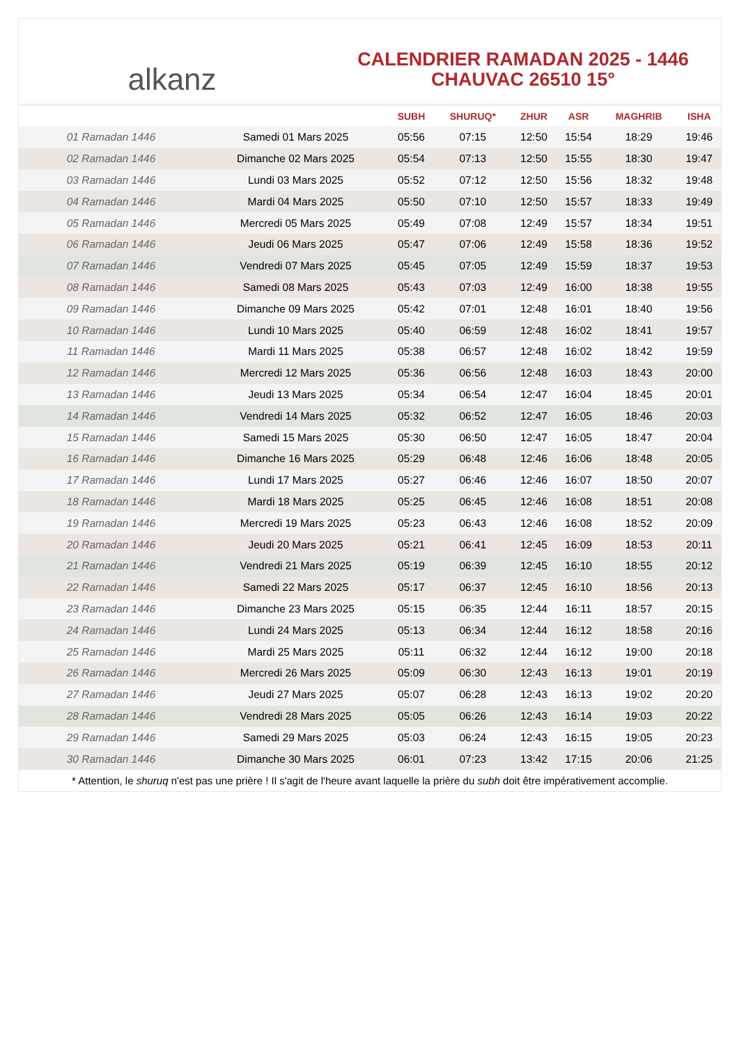alkanz
CALENDRIER RAMADAN 2025 - 1446
CHAUVAC 26510 15°
| | | SUBH | SHURUQ* | ZHUR | ASR | MAGHRIB | ISHA |
| --- | --- | --- | --- | --- | --- | --- | --- |
| 01 Ramadan 1446 | Samedi 01 Mars 2025 | 05:56 | 07:15 | 12:50 | 15:54 | 18:29 | 19:46 |
| 02 Ramadan 1446 | Dimanche 02 Mars 2025 | 05:54 | 07:13 | 12:50 | 15:55 | 18:30 | 19:47 |
| 03 Ramadan 1446 | Lundi 03 Mars 2025 | 05:52 | 07:12 | 12:50 | 15:56 | 18:32 | 19:48 |
| 04 Ramadan 1446 | Mardi 04 Mars 2025 | 05:50 | 07:10 | 12:50 | 15:57 | 18:33 | 19:49 |
| 05 Ramadan 1446 | Mercredi 05 Mars 2025 | 05:49 | 07:08 | 12:49 | 15:57 | 18:34 | 19:51 |
| 06 Ramadan 1446 | Jeudi 06 Mars 2025 | 05:47 | 07:06 | 12:49 | 15:58 | 18:36 | 19:52 |
| 07 Ramadan 1446 | Vendredi 07 Mars 2025 | 05:45 | 07:05 | 12:49 | 15:59 | 18:37 | 19:53 |
| 08 Ramadan 1446 | Samedi 08 Mars 2025 | 05:43 | 07:03 | 12:49 | 16:00 | 18:38 | 19:55 |
| 09 Ramadan 1446 | Dimanche 09 Mars 2025 | 05:42 | 07:01 | 12:48 | 16:01 | 18:40 | 19:56 |
| 10 Ramadan 1446 | Lundi 10 Mars 2025 | 05:40 | 06:59 | 12:48 | 16:02 | 18:41 | 19:57 |
| 11 Ramadan 1446 | Mardi 11 Mars 2025 | 05:38 | 06:57 | 12:48 | 16:02 | 18:42 | 19:59 |
| 12 Ramadan 1446 | Mercredi 12 Mars 2025 | 05:36 | 06:56 | 12:48 | 16:03 | 18:43 | 20:00 |
| 13 Ramadan 1446 | Jeudi 13 Mars 2025 | 05:34 | 06:54 | 12:47 | 16:04 | 18:45 | 20:01 |
| 14 Ramadan 1446 | Vendredi 14 Mars 2025 | 05:32 | 06:52 | 12:47 | 16:05 | 18:46 | 20:03 |
| 15 Ramadan 1446 | Samedi 15 Mars 2025 | 05:30 | 06:50 | 12:47 | 16:05 | 18:47 | 20:04 |
| 16 Ramadan 1446 | Dimanche 16 Mars 2025 | 05:29 | 06:48 | 12:46 | 16:06 | 18:48 | 20:05 |
| 17 Ramadan 1446 | Lundi 17 Mars 2025 | 05:27 | 06:46 | 12:46 | 16:07 | 18:50 | 20:07 |
| 18 Ramadan 1446 | Mardi 18 Mars 2025 | 05:25 | 06:45 | 12:46 | 16:08 | 18:51 | 20:08 |
| 19 Ramadan 1446 | Mercredi 19 Mars 2025 | 05:23 | 06:43 | 12:46 | 16:08 | 18:52 | 20:09 |
| 20 Ramadan 1446 | Jeudi 20 Mars 2025 | 05:21 | 06:41 | 12:45 | 16:09 | 18:53 | 20:11 |
| 21 Ramadan 1446 | Vendredi 21 Mars 2025 | 05:19 | 06:39 | 12:45 | 16:10 | 18:55 | 20:12 |
| 22 Ramadan 1446 | Samedi 22 Mars 2025 | 05:17 | 06:37 | 12:45 | 16:10 | 18:56 | 20:13 |
| 23 Ramadan 1446 | Dimanche 23 Mars 2025 | 05:15 | 06:35 | 12:44 | 16:11 | 18:57 | 20:15 |
| 24 Ramadan 1446 | Lundi 24 Mars 2025 | 05:13 | 06:34 | 12:44 | 16:12 | 18:58 | 20:16 |
| 25 Ramadan 1446 | Mardi 25 Mars 2025 | 05:11 | 06:32 | 12:44 | 16:12 | 19:00 | 20:18 |
| 26 Ramadan 1446 | Mercredi 26 Mars 2025 | 05:09 | 06:30 | 12:43 | 16:13 | 19:01 | 20:19 |
| 27 Ramadan 1446 | Jeudi 27 Mars 2025 | 05:07 | 06:28 | 12:43 | 16:13 | 19:02 | 20:20 |
| 28 Ramadan 1446 | Vendredi 28 Mars 2025 | 05:05 | 06:26 | 12:43 | 16:14 | 19:03 | 20:22 |
| 29 Ramadan 1446 | Samedi 29 Mars 2025 | 05:03 | 06:24 | 12:43 | 16:15 | 19:05 | 20:23 |
| 30 Ramadan 1446 | Dimanche 30 Mars 2025 | 06:01 | 07:23 | 13:42 | 17:15 | 20:06 | 21:25 |
* Attention, le shuruq n'est pas une prière ! Il s'agit de l'heure avant laquelle la prière du subh doit être impérativement accomplie.